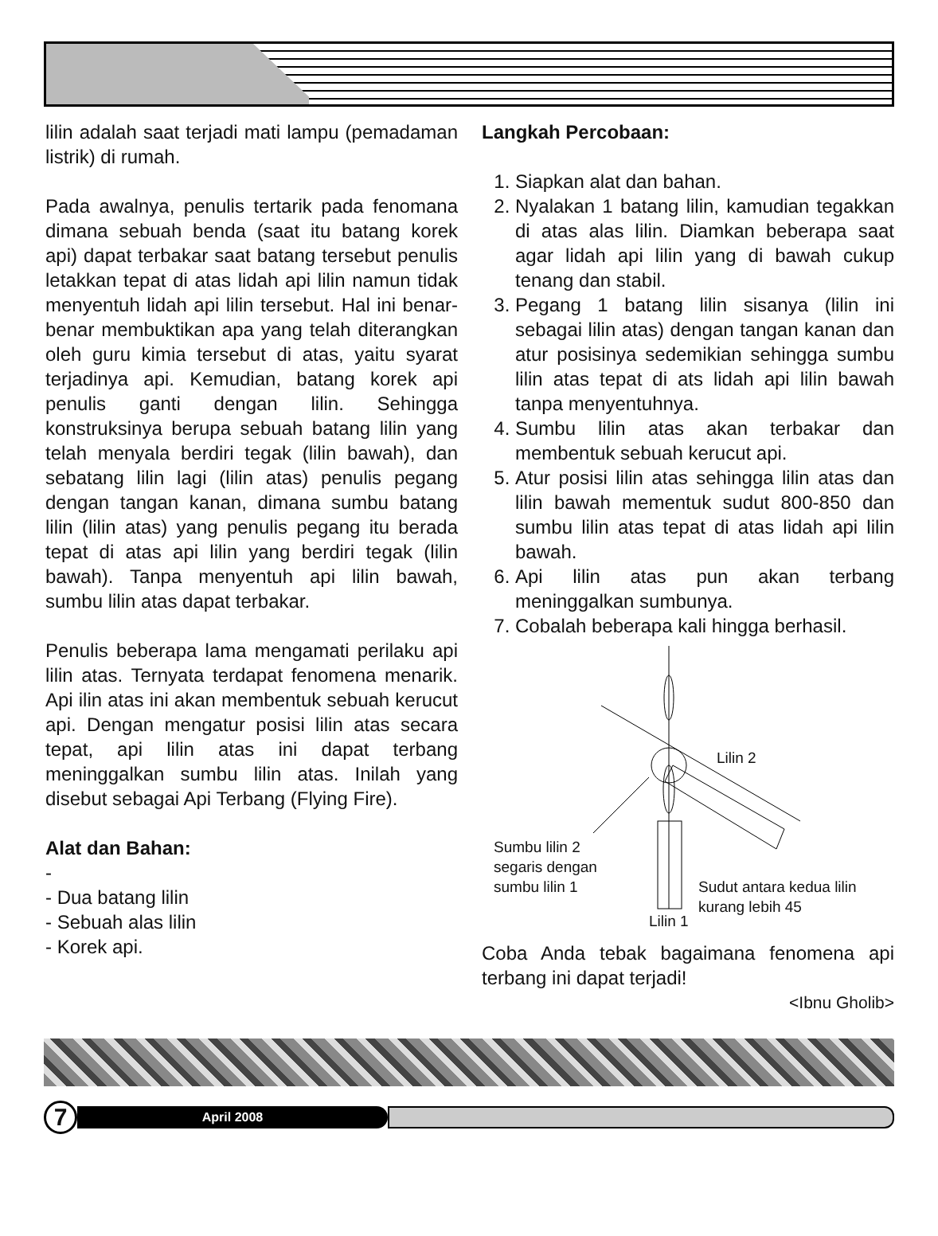lilin adalah saat terjadi mati lampu (pemadaman listrik) di rumah.
Pada awalnya, penulis tertarik pada fenomana dimana sebuah benda (saat itu batang korek api) dapat terbakar saat batang tersebut penulis letakkan tepat di atas lidah api lilin namun tidak menyentuh lidah api lilin tersebut. Hal ini benar-benar membuktikan apa yang telah diterangkan oleh guru kimia tersebut di atas, yaitu syarat terjadinya api. Kemudian, batang korek api penulis ganti dengan lilin. Sehingga konstruksinya berupa sebuah batang lilin yang telah menyala berdiri tegak (lilin bawah), dan sebatang lilin lagi (lilin atas) penulis pegang dengan tangan kanan, dimana sumbu batang lilin (lilin atas) yang penulis pegang itu berada tepat di atas api lilin yang berdiri tegak (lilin bawah). Tanpa menyentuh api lilin bawah, sumbu lilin atas dapat terbakar.
Penulis beberapa lama mengamati perilaku api lilin atas. Ternyata terdapat fenomena menarik. Api ilin atas ini akan membentuk sebuah kerucut api. Dengan mengatur posisi lilin atas secara tepat, api lilin atas ini dapat terbang meninggalkan sumbu lilin atas. Inilah yang disebut sebagai Api Terbang (Flying Fire).
Alat dan Bahan:
-
- Dua batang lilin
- Sebuah alas lilin
- Korek api.
Langkah Percobaan:
1. Siapkan alat dan bahan.
2. Nyalakan 1 batang lilin, kamudian tegakkan di atas alas lilin. Diamkan beberapa saat agar lidah api lilin yang di bawah cukup tenang dan stabil.
3. Pegang 1 batang lilin sisanya (lilin ini sebagai lilin atas) dengan tangan kanan dan atur posisinya sedemikian sehingga sumbu lilin atas tepat di ats lidah api lilin bawah tanpa menyentuhnya.
4. Sumbu lilin atas akan terbakar dan membentuk sebuah kerucut api.
5. Atur posisi lilin atas sehingga lilin atas dan lilin bawah mementuk sudut 800-850 dan sumbu lilin atas tepat di atas lidah api lilin bawah.
6. Api lilin atas pun akan terbang meninggalkan sumbunya.
7. Cobalah beberapa kali hingga berhasil.
Lilin 2
Sumbu lilin 2
segaris dengan
sumbu lilin 1
Sudut antara kedua lilin
kurang lebih 45
Lilin 1
Coba Anda tebak bagaimana fenomena api terbang ini dapat terjadi!
<Ibnu Gholib>
7
April 2008